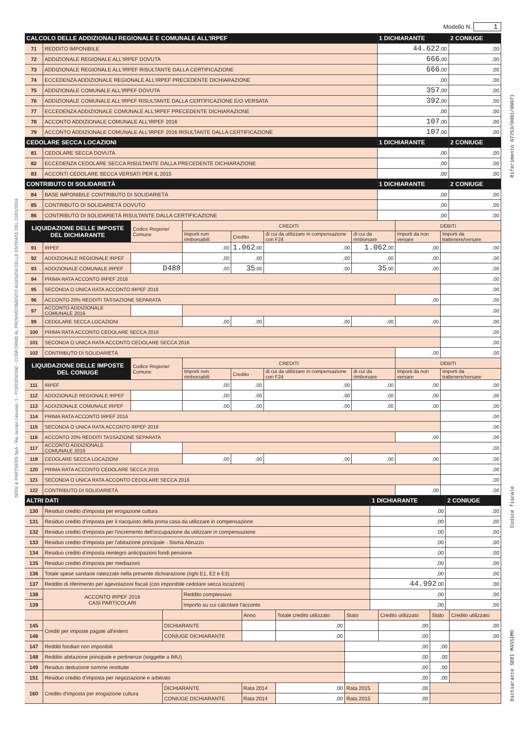SEEK & PARTNERS SpA - Via Jacopo Linussio, 1 - PORDENONE - CONFORME AL PROVVEDIMENTO AGENZIA DELLE ENTRATE DEL 15/01/2016
Riferimento 07753/0001/00071
Codice fiscale
Dichiarante SERI MASSIMO
Modello N. 1
| CALCOLO DELLE ADDIZIONALI REGIONALE E COMUNALE ALL'IRPEF | | 1 DICHIARANTE | 2 CONIUGE |
| --- | --- | --- | --- |
| 71 | REDDITO IMPONIBILE | 44.622 ,00 | ,00 |
| 72 | ADDIZIONALE REGIONALE ALL'IRPEF DOVUTA | 666 ,00 | ,00 |
| 73 | ADDIZIONALE REGIONALE ALL'IRPEF RISULTANTE DALLA CERTIFICAZIONE | 666 ,00 | ,00 |
| 74 | ECCEDENZA ADDIZIONALE REGIONALE ALL'IRPEF PRECEDENTE DICHIARAZIONE | ,00 | ,00 |
| 75 | ADDIZIONALE COMUNALE ALL'IRPEF DOVUTA | 357 ,00 | ,00 |
| 76 | ADDIZIONALE COMUNALE ALL'IRPEF RISULTANTE DALLA CERTIFICAZIONE E/O VERSATA | 392 ,00 | ,00 |
| 77 | ECCEDENZA ADDIZIONALE COMUNALE ALL'IRPEF PRECEDENTE DICHIARAZIONE | ,00 | ,00 |
| 78 | ACCONTO ADDIZIONALE COMUNALE ALL'IRPEF 2016 | 107 ,00 | ,00 |
| 79 | ACCONTO ADDIZIONALE COMUNALE ALL'IRPEF 2016 RISULTANTE DALLA CERTIFICAZIONE | 107 ,00 | ,00 |
| CEDOLARE SECCA LOCAZIONI | | 1 DICHIARANTE | 2 CONIUGE |
| 81 | CEDOLARE SECCA DOVUTA | ,00 | ,00 |
| 82 | ECCEDENZA CEDOLARE SECCA RISULTANTE DALLA PRECEDENTE DICHIARAZIONE | ,00 | ,00 |
| 83 | ACCONTI CEDOLARE SECCA VERSATI PER IL 2015 | ,00 | ,00 |
| CONTRIBUTO DI SOLIDARIETÀ | | 1 DICHIARANTE | 2 CONIUGE |
| 84 | BASE IMPONIBILE CONTRIBUTO DI SOLIDARIETÀ | ,00 | ,00 |
| 85 | CONTRIBUTO DI SOLIDARIETÀ DOVUTO | ,00 | ,00 |
| 86 | CONTRIBUTO DI SOLIDARIETÀ RISULTANTE DALLA CERTIFICAZIONE | ,00 | ,00 |
| LIQUIDAZIONE DELLE IMPOSTE DEL DICHIARANTE | | Codice Regione/ Comune | CREDITI | | | | DEBITI | |
| | | | Importi non rimborsabili | Credito | di cui da utilizzare in compensazione con F24 | di cui da rimborsare | Importi da non versare | Importi da trattenere/versare |
| 91 | IRPEF | | ,00 | 1.062 ,00 | ,00 | 1.062 ,00 | ,00 | ,00 |
| 92 | ADDIZIONALE REGIONALE IRPEF | | ,00 | ,00 | ,00 | ,00 | ,00 | ,00 |
| 93 | ADDIZIONALE COMUNALE IRPEF | D488 | ,00 | 35 ,00 | ,00 | 35 ,00 | ,00 | ,00 |
| 94 | PRIMA RATA ACCONTO IRPEF 2016 | | | | | | | ,00 |
| 95 | SECONDA O UNICA RATA ACCONTO IRPEF 2016 | | | | | | | ,00 |
| 96 | ACCONTO 20% REDDITI TASSAZIONE SEPARATA | | | | | | ,00 | ,00 |
| 97 | ACCONTO ADDIZIONALE COMUNALE 2016 | | | | | | | ,00 |
| 99 | CEDOLARE SECCA LOCAZIONI | | ,00 | ,00 | ,00 | ,00 | ,00 | ,00 |
| 100 | PRIMA RATA ACCONTO CEDOLARE SECCA 2016 | | | | | | | ,00 |
| 101 | SECONDA O UNICA RATA ACCONTO CEDOLARE SECCA 2016 | | | | | | | ,00 |
| 102 | CONTRIBUTO DI SOLIDARIETÀ | | | | | | ,00 | ,00 |
| LIQUIDAZIONE DELLE IMPOSTE DEL CONIUGE | | Codice Regione/ Comune | CREDITI | | | | DEBITI | |
| | | | Importi non rimborsabili | Credito | di cui da utilizzare in compensazione con F24 | di cui da rimborsare | Importi da non versare | Importi da trattenere/versare |
| 111 | IRPEF | | ,00 | ,00 | ,00 | ,00 | ,00 | ,00 |
| 112 | ADDIZIONALE REGIONALE IRPEF | | ,00 | ,00 | ,00 | ,00 | ,00 | ,00 |
| 113 | ADDIZIONALE COMUNALE IRPEF | | ,00 | ,00 | ,00 | ,00 | ,00 | ,00 |
| 114 | PRIMA RATA ACCONTO IRPEF 2016 | | | | | | | ,00 |
| 115 | SECONDA O UNICA RATA ACCONTO IRPEF 2016 | | | | | | | ,00 |
| 116 | ACCONTO 20% REDDITI TASSAZIONE SEPARATA | | | | | | ,00 | ,00 |
| 117 | ACCONTO ADDIZIONALE COMUNALE 2016 | | | | | | | ,00 |
| 119 | CEDOLARE SECCA LOCAZIONI | | ,00 | ,00 | ,00 | ,00 | ,00 | ,00 |
| 120 | PRIMA RATA ACCONTO CEDOLARE SECCA 2016 | | | | | | | ,00 |
| 121 | SECONDA O UNICA RATA ACCONTO CEDOLARE SECCA 2016 | | | | | | | ,00 |
| 122 | CONTRIBUTO DI SOLIDARIETÀ | | | | | | ,00 | ,00 |
| ALTRI DATI | | | 1 DICHIARANTE | 2 CONIUGE |
| --- | --- | --- | --- | --- |
| 130 | Residuo credito d'imposta per erogazione cultura | | ,00 | ,00 |
| 131 | Residuo credito d'imposta per il riacquisto della prima casa da utilizzare in compensazione | | ,00 | ,00 |
| 132 | Residuo credito d'imposta per l'incremento dell'occupazione da utilizzare in compensazione | | ,00 | ,00 |
| 133 | Residuo credito d'imposta per l'abitazione principale - Sisma Abruzzo | | ,00 | ,00 |
| 134 | Residuo credito d'imposta reintegro anticipazioni fondi pensione | | ,00 | ,00 |
| 135 | Residuo credito d'imposta per mediazioni | | ,00 | ,00 |
| 136 | Totale spese sanitarie rateizzate nella presente dichiarazione (righi E1, E2 e E3) | | ,00 | ,00 |
| 137 | Reddito di riferimento per agevolazioni fiscali (con imponibile cedolare secca locazioni) | | 44.992 ,00 | ,00 |
| 138 | ACCONTO IRPEF 2016 CASI PARTICOLARI | Reddito complessivo | ,00 | ,00 |
| 139 | | Importo su cui calcolare l'acconto | ,00 | ,00 |
| | | | Anno | Totale credito utilizzato | Stato | Credito utilizzato | Stato | Credito utilizzato |
| 145 | Crediti per imposte pagate all'estero | DICHIARANTE | | ,00 | | ,00 | | ,00 |
| 146 | | CONIUGE DICHIARANTE | | ,00 | | ,00 | | ,00 |
| 147 | Redditi fondiari non imponibili | | | | ,00 | | ,00 | |
| 148 | Reddito abitazione principale e pertinenze (soggette a IMU) | | | | ,00 | | ,00 | |
| 149 | Residuo deduzione somme restituite | | | | ,00 | | ,00 | |
| 151 | Residuo credito d'imposta per negoziazione e arbitrato | | | | ,00 | | ,00 | |
| 160 | Credito d'imposta per erogazione cultura | DICHIARANTE | Rata 2014 | ,00 | Rata 2015 | ,00 | | |
| | | CONIUGE DICHIARANTE | Rata 2014 | ,00 | Rata 2015 | ,00 | | |